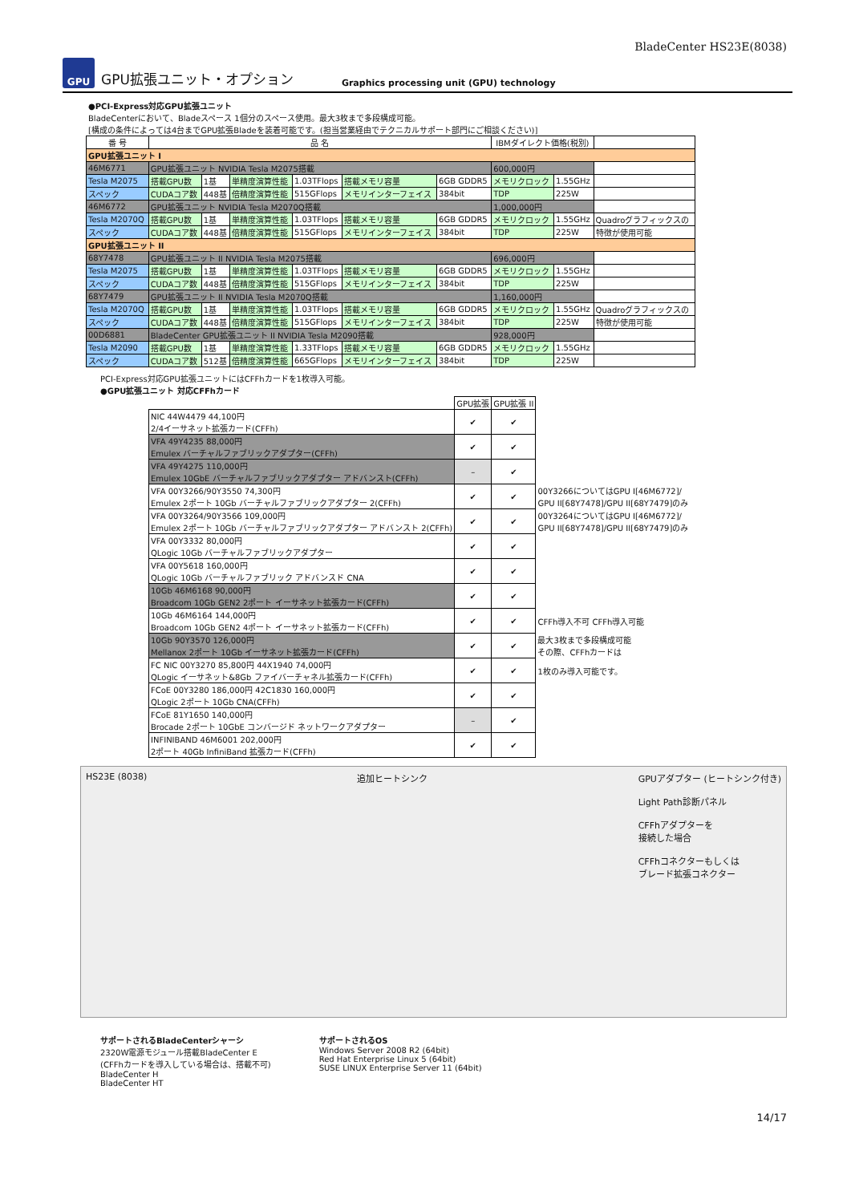BladeCenter HS23E(8038)
GPU
GPU拡張ユニット・オプション
Graphics processing unit (GPU) technology
●PCI-Express対応GPU拡張ユニット
BladeCenterにおいて、Bladeスペース 1個分のスペース使用。最大3枚まで多段構成可能。
[構成の条件によっては4台までGPU拡張Bladeを装着可能です。(担当営業経由でテクニカルサポート部門にご相談ください)]
| 番 号 | 品 名 | | | | | | IBMダイレクト価格(税別) | | | |
| --- | --- | --- | --- | --- | --- | --- | --- | --- | --- | --- |
| GPU拡張ユニット I | | | | | | | | | | |
| 46M6771 | GPU拡張ユニット NVIDIA Tesla M2075搭載 | | | | | | 600,000円 | | | |
| Tesla M2075 | 搭載GPU数 | 1基 | 単精度演算性能 | 1.03TFlops | 搭載メモリ容量 | 6GB GDDR5 | メモリクロック | 1.55GHz | | |
| スペック | CUDAコア数 | 448基 | 倍精度演算性能 | 515GFlops | メモリインターフェイス | 384bit | TDP | 225W | | |
| 46M6772 | GPU拡張ユニット NVIDIA Tesla M2070Q搭載 | | | | | | 1,000,000円 | | | |
| Tesla M2070Q | 搭載GPU数 | 1基 | 単精度演算性能 | 1.03TFlops | 搭載メモリ容量 | 6GB GDDR5 | メモリクロック | 1.55GHz | Quadroグラフィックスの | |
| スペック | CUDAコア数 | 448基 | 倍精度演算性能 | 515GFlops | メモリインターフェイス | 384bit | TDP | 225W | 特徴が使用可能 | |
| GPU拡張ユニット II | | | | | | | | | | |
| 68Y7478 | GPU拡張ユニット II NVIDIA Tesla M2075搭載 | | | | | | 696,000円 | | | |
| Tesla M2075 | 搭載GPU数 | 1基 | 単精度演算性能 | 1.03TFlops | 搭載メモリ容量 | 6GB GDDR5 | メモリクロック | 1.55GHz | | |
| スペック | CUDAコア数 | 448基 | 倍精度演算性能 | 515GFlops | メモリインターフェイス | 384bit | TDP | 225W | | |
| 68Y7479 | GPU拡張ユニット II NVIDIA Tesla M2070Q搭載 | | | | | | 1,160,000円 | | | |
| Tesla M2070Q | 搭載GPU数 | 1基 | 単精度演算性能 | 1.03TFlops | 搭載メモリ容量 | 6GB GDDR5 | メモリクロック | 1.55GHz | Quadroグラフィックスの | |
| スペック | CUDAコア数 | 448基 | 倍精度演算性能 | 515GFlops | メモリインターフェイス | 384bit | TDP | 225W | 特徴が使用可能 | |
| 00D6881 | BladeCenter GPU拡張ユニット II NVIDIA Tesla M2090搭載 | | | | | | 928,000円 | | | |
| Tesla M2090 | 搭載GPU数 | 1基 | 単精度演算性能 | 1.33TFlops | 搭載メモリ容量 | 6GB GDDR5 | メモリクロック | 1.55GHz | | |
| スペック | CUDAコア数 | 512基 | 倍精度演算性能 | 665GFlops | メモリインターフェイス | 384bit | TDP | 225W | | |
PCI-Express対応GPU拡張ユニットにはCFFhカードを1枚導入可能。
●GPU拡張ユニット 対応CFFhカード
| | GPU拡張 | GPU拡張 II | |
| --- | --- | --- | --- |
| NIC 44W4479 44,100円 2/4イーサネット拡張カード(CFFh) | ✔ | ✔ | |
| VFA 49Y4235 88,000円 Emulex バーチャルファブリックアダプター(CFFh) | ✔ | ✔ | |
| VFA 49Y4275 110,000円 Emulex 10GbE バーチャルファブリックアダプター アドバンスト(CFFh) | – | ✔ | |
| VFA 00Y3266/90Y3550 74,300円 Emulex 2ポート 10Gb バーチャルファブリックアダプター 2(CFFh) | ✔ | ✔ | 00Y3266についてはGPU I[46M6772]/ GPU II[68Y7478]/GPU II[68Y7479]のみ |
| VFA 00Y3264/90Y3566 109,000円 Emulex 2ポート 10Gb バーチャルファブリックアダプター アドバンスト 2(CFFh) | ✔ | ✔ | 00Y3264についてはGPU I[46M6772]/ GPU II[68Y7478]/GPU II[68Y7479]のみ |
| VFA 00Y3332 80,000円 QLogic 10Gb バーチャルファブリックアダプター | ✔ | ✔ | |
| VFA 00Y5618 160,000円 QLogic 10Gb バーチャルファブリック アドバンスド CNA | ✔ | ✔ | |
| 10Gb 46M6168 90,000円 Broadcom 10Gb GEN2 2ポート イーサネット拡張カード(CFFh) | ✔ | ✔ | |
| 10Gb 46M6164 144,000円 Broadcom 10Gb GEN2 4ポート イーサネット拡張カード(CFFh) | ✔ | ✔ | CFFh導入不可 CFFh導入可能 |
| 10Gb 90Y3570 126,000円 Mellanox 2ポート 10Gb イーサネット拡張カード(CFFh) | ✔ | ✔ | 最大3枚まで多段構成可能 その際、CFFhカードは |
| FC NIC 00Y3270 85,800円 44X1940 74,000円 QLogic イーサネット&8Gb ファイバーチャネル拡張カード(CFFh) | ✔ | ✔ | 1枚のみ導入可能です。 |
| FCoE 00Y3280 186,000円 42C1830 160,000円 QLogic 2ポート 10Gb CNA(CFFh) | ✔ | ✔ | |
| FCoE 81Y1650 140,000円 Brocade 2ポート 10GbE コンバージド ネットワークアダプター | – | ✔ | |
| INFINIBAND 46M6001 202,000円 2ポート 40Gb InfiniBand 拡張カード(CFFh) | ✔ | ✔ | |
HS23E (8038) 追加ヒートシンク GPUアダプター (ヒートシンク付き)
Light Path診断パネル
CFFhアダプターを
接続した場合
CFFhコネクターもしくは
ブレード拡張コネクター
サポートされるBladeCenterシャーシ
2320W電源モジュール搭載BladeCenter E
(CFFhカードを導入している場合は、搭載不可)
BladeCenter H
BladeCenter HT
サポートされるOS
Windows Server 2008 R2 (64bit)
Red Hat Enterprise Linux 5 (64bit)
SUSE LINUX Enterprise Server 11 (64bit)
14/17